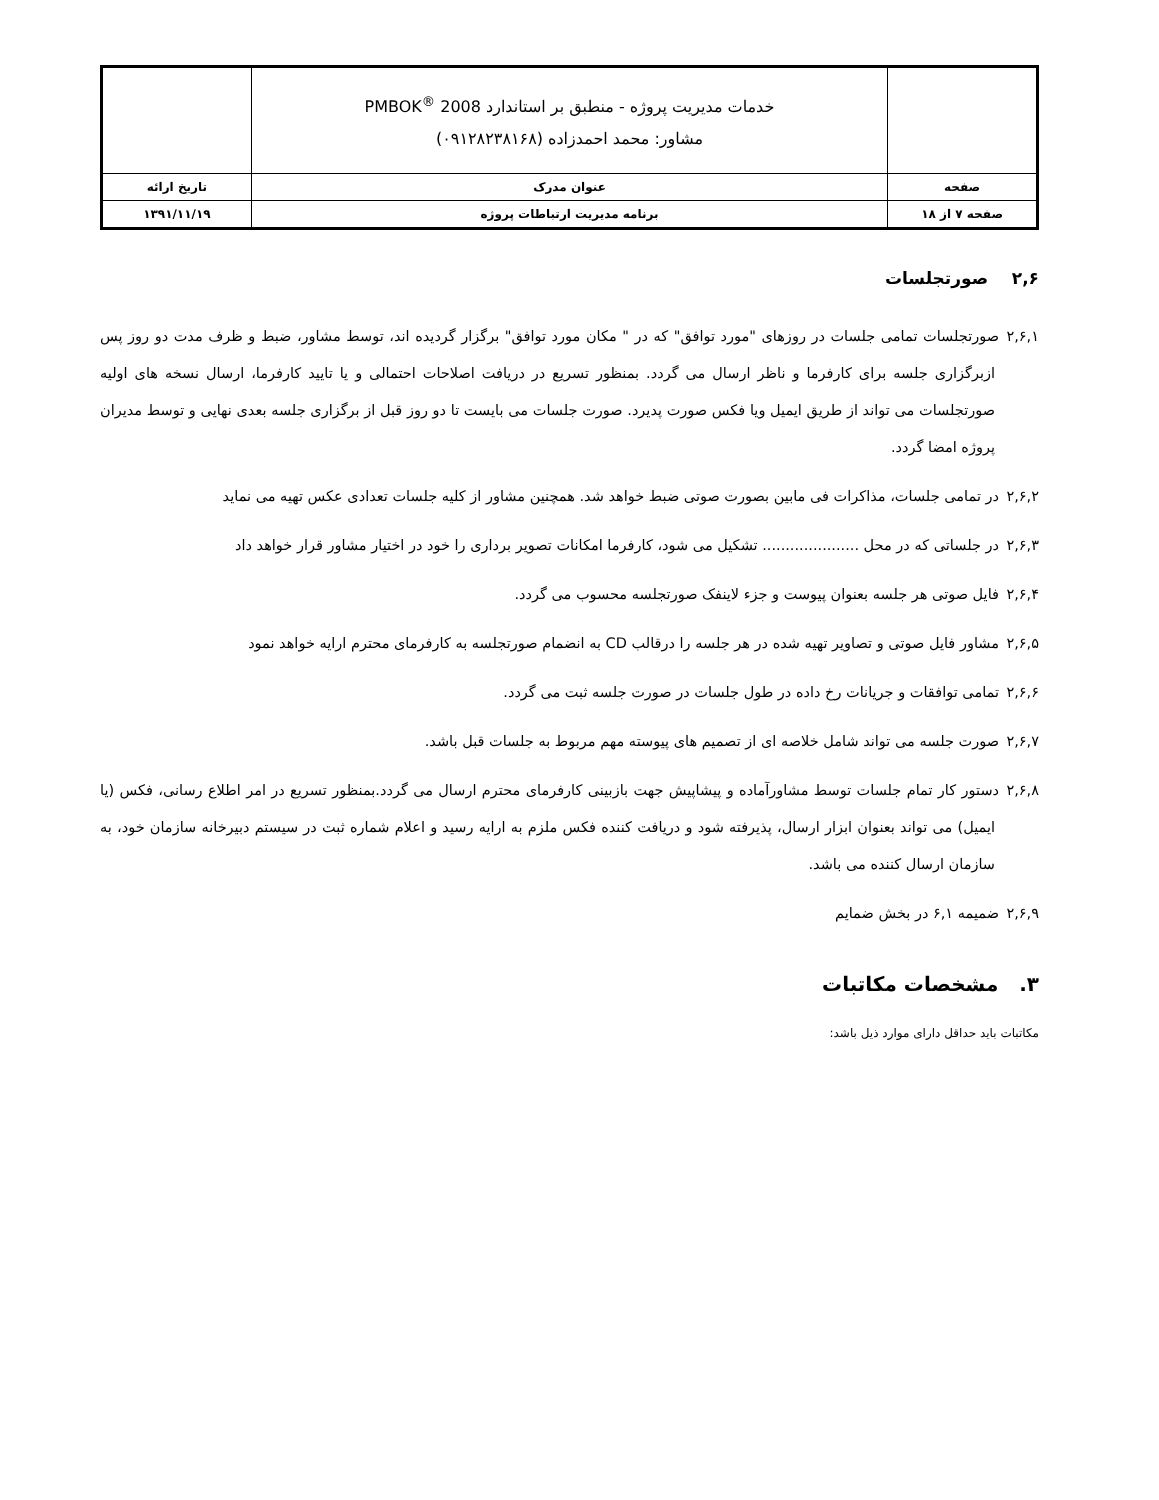| | خدمات مدیریت پروژه - منطبق بر استاندارد PMBOK<sup>®</sup> 2008 مشاور: محمد احمدزاده (۰۹۱۲۸۲۳۸۱۶۸) | |
| صفحه | عنوان مدرک | تاریخ ارائه |
| صفحه ۷ از ۱۸ | برنامه مدیریت ارتباطات پروژه | ۱۳۹۱/۱۱/۱۹ |
۲,۶ صورتجلسات
۲,۶,۱ صورتجلسات تمامی جلسات در روزهای "مورد توافق" که در " مکان مورد توافق" برگزار گردیده اند، توسط مشاور، ضبط و ظرف مدت دو روز پس ازبرگزاری جلسه برای کارفرما و ناظر ارسال می گردد. بمنظور تسریع در دریافت اصلاحات احتمالی و یا تایید کارفرما، ارسال نسخه های اولیه صورتجلسات می تواند از طریق ایمیل ویا فکس صورت پدیرد. صورت جلسات می بایست تا دو روز قبل از برگزاری جلسه بعدی نهایی و توسط مدیران پروژه امضا گردد.
۲,۶,۲ در تمامی جلسات، مذاکرات فی مابین بصورت صوتی ضبط خواهد شد. همچنین مشاور از کلیه جلسات تعدادی عکس تهیه می نماید
۲,۶,۳ در جلساتی که در محل ..................... تشکیل می شود، کارفرما امکانات تصویر برداری را خود در اختیار مشاور قرار خواهد داد
۲,۶,۴ فایل صوتی هر جلسه بعنوان پیوست و جزء لاینفک صورتجلسه محسوب می گردد.
۲,۶,۵ مشاور فایل صوتی و تصاویر تهیه شده در هر جلسه را درقالب CD به انضمام صورتجلسه به کارفرمای محترم ارایه خواهد نمود
۲,۶,۶ تمامی توافقات و جریانات رخ داده در طول جلسات در صورت جلسه ثبت می گردد.
۲,۶,۷ صورت جلسه می تواند شامل خلاصه ای از تصمیم های پیوسته مهم مربوط به جلسات قبل باشد.
۲,۶,۸ دستور کار تمام جلسات توسط مشاورآماده و پیشاپیش جهت بازبینی کارفرمای محترم ارسال می گردد.بمنظور تسریع در امر اطلاع رسانی، فکس (یا ایمیل) می تواند بعنوان ابزار ارسال، پذیرفته شود و دریافت کننده فکس ملزم به ارایه رسید و اعلام شماره ثبت در سیستم دبیرخانه سازمان خود، به سازمان ارسال کننده می باشد.
۲,۶,۹ ضمیمه ۶,۱ در بخش ضمایم
۳. مشخصات مکاتبات
مکاتبات باید حداقل دارای موارد ذیل باشد: